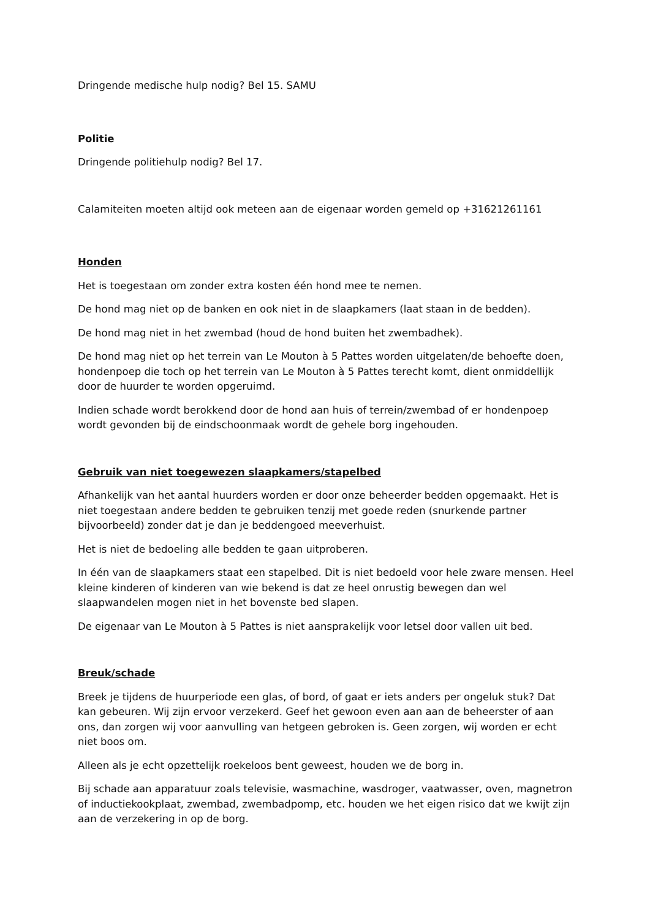Dringende medische hulp nodig? Bel 15. SAMU
Politie
Dringende politiehulp nodig? Bel 17.
Calamiteiten moeten altijd ook meteen aan de eigenaar worden gemeld op +31621261161
Honden
Het is toegestaan om zonder extra kosten één hond mee te nemen.
De hond mag niet op de banken en ook niet in de slaapkamers (laat staan in de bedden).
De hond mag niet in het zwembad (houd de hond buiten het zwembadhek).
De hond mag niet op het terrein van Le Mouton à 5 Pattes worden uitgelaten/de behoefte doen, hondenpoep die toch op het terrein van Le Mouton à 5 Pattes terecht komt, dient onmiddellijk door de huurder te worden opgeruimd.
Indien schade wordt berokkend door de hond aan huis of terrein/zwembad of er hondenpoep wordt gevonden bij de eindschoonmaak wordt de gehele borg ingehouden.
Gebruik van niet toegewezen slaapkamers/stapelbed
Afhankelijk van het aantal huurders worden er door onze beheerder bedden opgemaakt. Het is niet toegestaan andere bedden te gebruiken tenzij met goede reden (snurkende partner bijvoorbeeld) zonder dat je dan je beddengoed meeverhuist.
Het is niet de bedoeling alle bedden te gaan uitproberen.
In één van de slaapkamers staat een stapelbed. Dit is niet bedoeld voor hele zware mensen. Heel kleine kinderen of kinderen van wie bekend is dat ze heel onrustig bewegen dan wel slaapwandelen mogen niet in het bovenste bed slapen.
De eigenaar van Le Mouton à 5 Pattes is niet aansprakelijk voor letsel door vallen uit bed.
Breuk/schade
Breek je tijdens de huurperiode een glas, of bord, of gaat er iets anders per ongeluk stuk? Dat kan gebeuren. Wij zijn ervoor verzekerd. Geef het gewoon even aan aan de beheerster of aan ons, dan zorgen wij voor aanvulling van hetgeen gebroken is. Geen zorgen, wij worden er echt niet boos om.
Alleen als je echt opzettelijk roekeloos bent geweest, houden we de borg in.
Bij schade aan apparatuur zoals televisie, wasmachine, wasdroger, vaatwasser, oven, magnetron of inductiekookplaat, zwembad, zwembadpomp, etc. houden we het eigen risico dat we kwijt zijn aan de verzekering in op de borg.